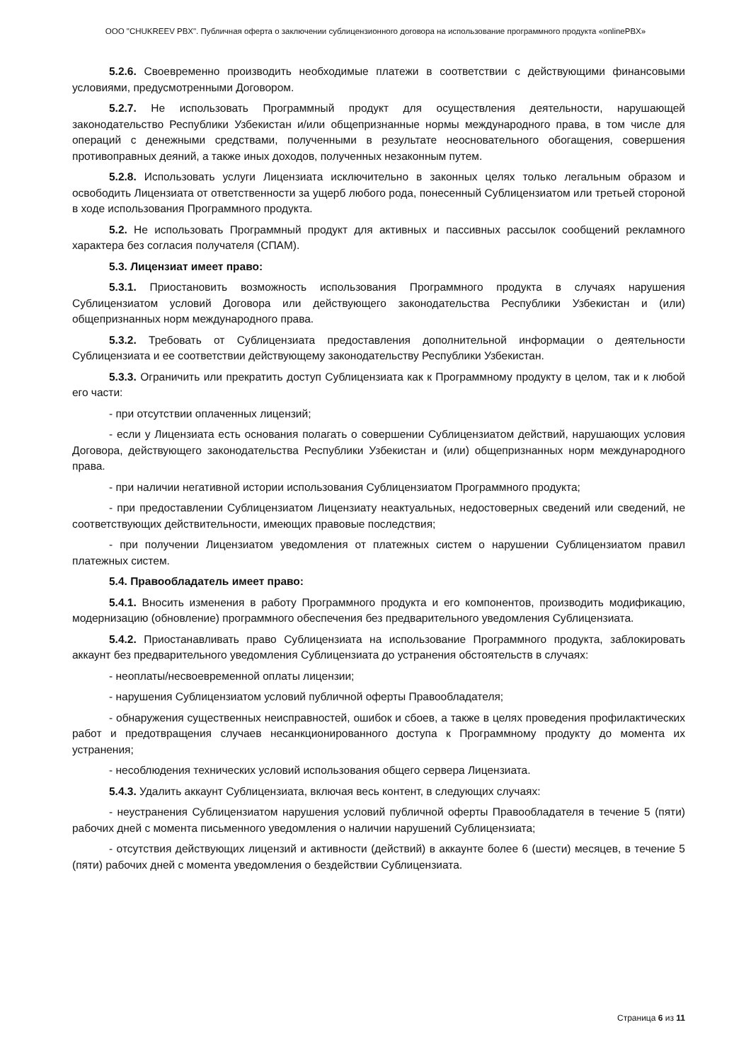ООО "CHUKREEV PBX". Публичная оферта о заключении сублицензионного договора на использование программного продукта «onlinePBX»
5.2.6. Своевременно производить необходимые платежи в соответствии с действующими финансовыми условиями, предусмотренными Договором.
5.2.7. Не использовать Программный продукт для осуществления деятельности, нарушающей законодательство Республики Узбекистан и/или общепризнанные нормы международного права, в том числе для операций с денежными средствами, полученными в результате неосновательного обогащения, совершения противоправных деяний, а также иных доходов, полученных незаконным путем.
5.2.8. Использовать услуги Лицензиата исключительно в законных целях только легальным образом и освободить Лицензиата от ответственности за ущерб любого рода, понесенный Сублицензиатом или третьей стороной в ходе использования Программного продукта.
5.2. Не использовать Программный продукт для активных и пассивных рассылок сообщений рекламного характера без согласия получателя (СПАМ).
5.3. Лицензиат имеет право:
5.3.1. Приостановить возможность использования Программного продукта в случаях нарушения Сублицензиатом условий Договора или действующего законодательства Республики Узбекистан и (или) общепризнанных норм международного права.
5.3.2. Требовать от Сублицензиата предоставления дополнительной информации о деятельности Сублицензиата и ее соответствии действующему законодательству Республики Узбекистан.
5.3.3. Ограничить или прекратить доступ Сублицензиата как к Программному продукту в целом, так и к любой его части:
- при отсутствии оплаченных лицензий;
- если у Лицензиата есть основания полагать о совершении Сублицензиатом действий, нарушающих условия Договора, действующего законодательства Республики Узбекистан и (или) общепризнанных норм международного права.
- при наличии негативной истории использования Сублицензиатом Программного продукта;
- при предоставлении Сублицензиатом Лицензиату неактуальных, недостоверных сведений или сведений, не соответствующих действительности, имеющих правовые последствия;
- при получении Лицензиатом уведомления от платежных систем о нарушении Сублицензиатом правил платежных систем.
5.4. Правообладатель имеет право:
5.4.1. Вносить изменения в работу Программного продукта и его компонентов, производить модификацию, модернизацию (обновление) программного обеспечения без предварительного уведомления Сублицензиата.
5.4.2. Приостанавливать право Сублицензиата на использование Программного продукта, заблокировать аккаунт без предварительного уведомления Сублицензиата до устранения обстоятельств в случаях:
- неоплаты/несвоевременной оплаты лицензии;
- нарушения Сублицензиатом условий публичной оферты Правообладателя;
- обнаружения существенных неисправностей, ошибок и сбоев, а также в целях проведения профилактических работ и предотвращения случаев несанкционированного доступа к Программному продукту до момента их устранения;
- несоблюдения технических условий использования общего сервера Лицензиата.
5.4.3. Удалить аккаунт Сублицензиата, включая весь контент, в следующих случаях:
- неустранения Сублицензиатом нарушения условий публичной оферты Правообладателя в течение 5 (пяти) рабочих дней с момента письменного уведомления о наличии нарушений Сублицензиата;
- отсутствия действующих лицензий и активности (действий) в аккаунте более 6 (шести) месяцев, в течение 5 (пяти) рабочих дней с момента уведомления о бездействии Сублицензиата.
Страница 6 из 11